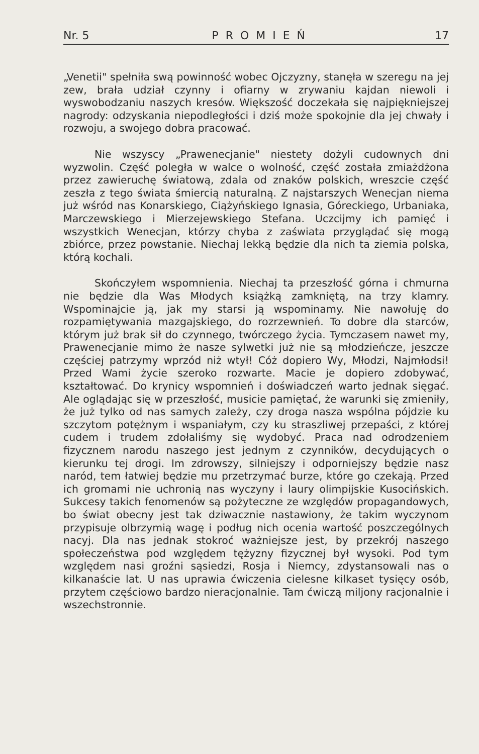Nr. 5 PROMIEŃ 17
„Venetii" spełniła swą powinność wobec Ojczyzny, stanęła w szeregu na jej zew, brała udział czynny i ofiarny w zrywaniu kajdan niewoli i wyswobodzaniu naszych kresów. Większość doczekała się najpiękniejszej nagrody: odzyskania niepodległości i dziś może spokojnie dla jej chwały i rozwoju, a swojego dobra pracować.
Nie wszyscy „Prawenecjanie" niestety dożyli cudownych dni wyzwolin. Część poległa w walce o wolność, część została zmiażdżona przez zawieruchę światową, zdala od znaków polskich, wreszcie część zeszła z tego świata śmiercią naturalną. Z najstarszych Wenecjan niema już wśród nas Konarskiego, Ciążyńskiego Ignasia, Góreckiego, Urbaniaka, Marczewskiego i Mierzejewskiego Stefana. Uczcijmy ich pamięć i wszystkich Wenecjan, którzy chyba z zaświata przyglądać się mogą zbiórce, przez powstanie. Niechaj lekką będzie dla nich ta ziemia polska, którą kochali.
Skończyłem wspomnienia. Niechaj ta przeszłość górna i chmurna nie będzie dla Was Młodych książką zamkniętą, na trzy klamry. Wspominajcie ją, jak my starsi ją wspominamy. Nie nawołuję do rozpamiętywania mazgajskiego, do rozrzewnień. To dobre dla starców, którym już brak sił do czynnego, twórczego życia. Tymczasem nawet my, Prawenecjanie mimo że nasze sylwetki już nie są młodzieńcze, jeszcze częściej patrzymy wprzód niż wtył! Cóż dopiero Wy, Młodzi, Najmłodsi! Przed Wami życie szeroko rozwarte. Macie je dopiero zdobywać, kształtować. Do krynicy wspomnień i doświadczeń warto jednak sięgać. Ale oglądając się w przeszłość, musicie pamiętać, że warunki się zmieniły, że już tylko od nas samych zależy, czy droga nasza wspólna pójdzie ku szczytom potężnym i wspaniałym, czy ku straszliwej przepaści, z której cudem i trudem zdołaliśmy się wydobyć. Praca nad odrodzeniem fizycznem narodu naszego jest jednym z czynników, decydujących o kierunku tej drogi. Im zdrowszy, silniejszy i odporniejszy będzie nasz naród, tem łatwiej będzie mu przetrzymać burze, które go czekają. Przed ich gromami nie uchronią nas wyczyny i laury olimpijskie Kusocińskich. Sukcesy takich fenomenów są pożyteczne ze względów propagandowych, bo świat obecny jest tak dziwacznie nastawiony, że takim wyczynom przypisuje olbrzymią wagę i podług nich ocenia wartość poszczególnych nacyj. Dla nas jednak stokroć ważniejsze jest, by przekrój naszego społeczeństwa pod względem tężyzny fizycznej był wysoki. Pod tym względem nasi groźni sąsiedzi, Rosja i Niemcy, zdystansowali nas o kilkanaście lat. U nas uprawia ćwiczenia cielesne kilkaset tysięcy osób, przytem częściowo bardzo nieracjonalnie. Tam ćwiczą miljony racjonalnie i wszechstronnie.